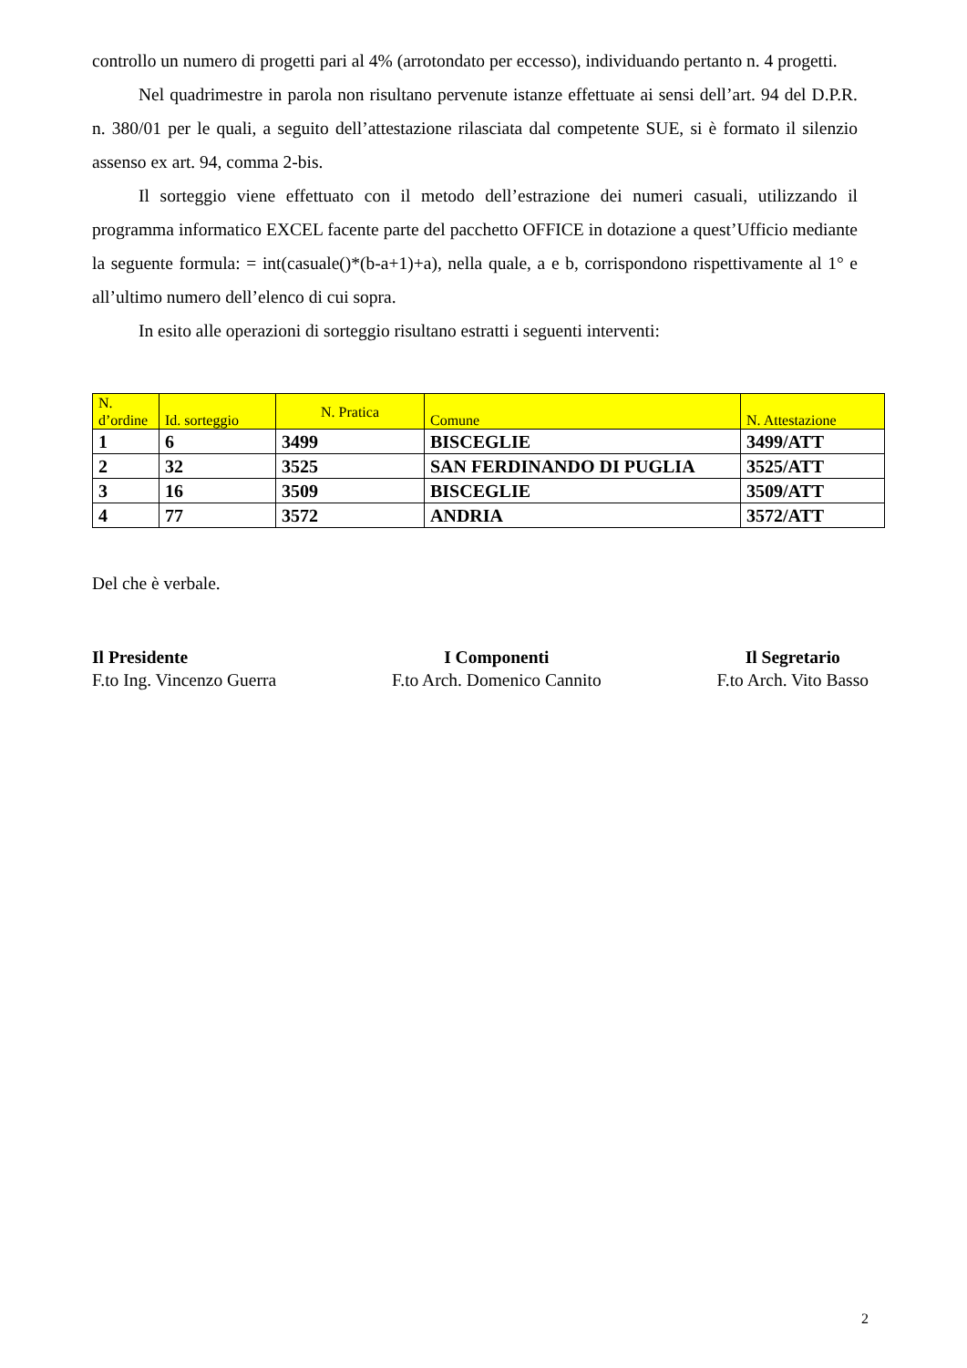controllo un numero di progetti pari al 4% (arrotondato per eccesso), individuando pertanto n. 4 progetti.
Nel quadrimestre in parola non risultano pervenute istanze effettuate ai sensi dell’art. 94 del D.P.R. n. 380/01 per le quali, a seguito dell’attestazione rilasciata dal competente SUE, si è formato il silenzio assenso ex art. 94, comma 2-bis.
Il sorteggio viene effettuato con il metodo dell’estrazione dei numeri casuali, utilizzando il programma informatico EXCEL facente parte del pacchetto OFFICE in dotazione a quest’Ufficio mediante la seguente formula: = int(casuale()*(b-a+1)+a), nella quale, a e b, corrispondono rispettivamente al 1° e all’ultimo numero dell’elenco di cui sopra.
In esito alle operazioni di sorteggio risultano estratti i seguenti interventi:
| N. d’ordine | Id. sorteggio | N. Pratica | Comune | N. Attestazione |
| --- | --- | --- | --- | --- |
| 1 | 6 | 3499 | BISCEGLIE | 3499/ATT |
| 2 | 32 | 3525 | SAN FERDINANDO DI PUGLIA | 3525/ATT |
| 3 | 16 | 3509 | BISCEGLIE | 3509/ATT |
| 4 | 77 | 3572 | ANDRIA | 3572/ATT |
Del che è verbale.
Il Presidente
F.to Ing. Vincenzo Guerra
I Componenti
F.to Arch. Domenico Cannito
Il Segretario
F.to Arch. Vito Basso
2